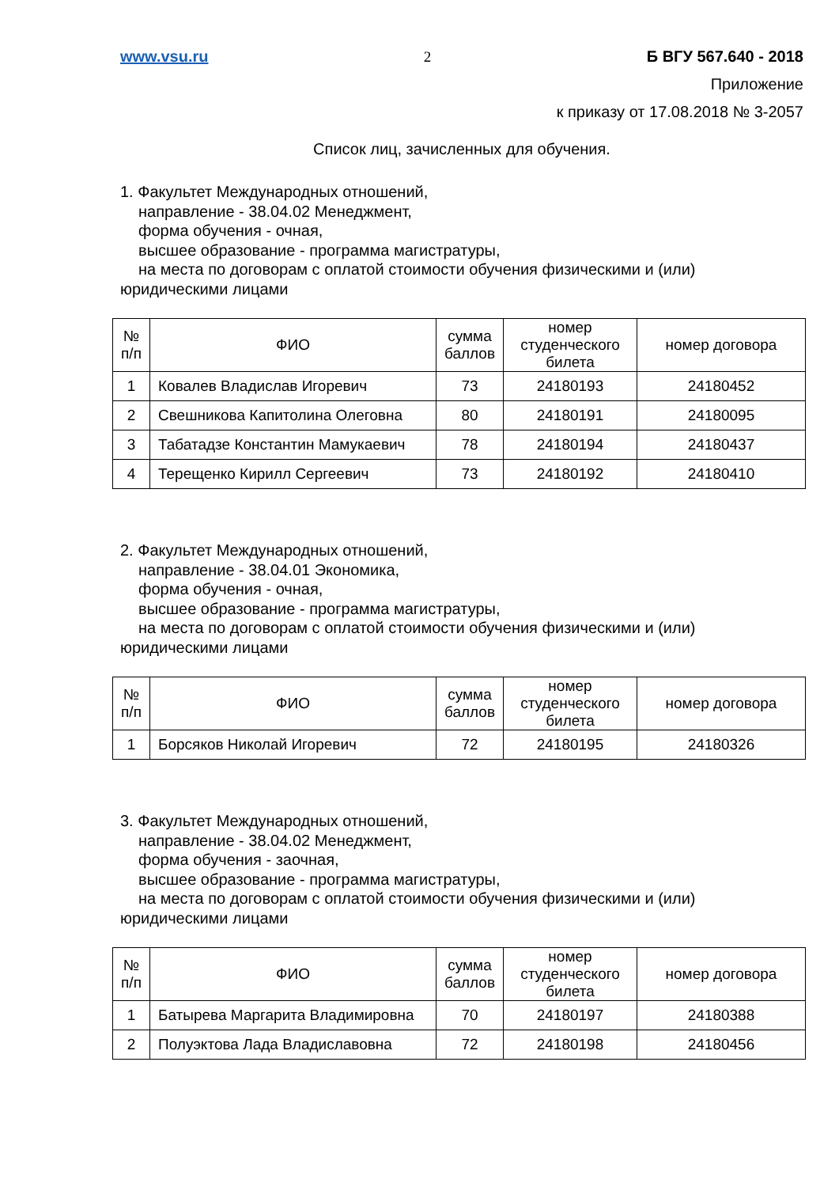www.vsu.ru 2 Б ВГУ 567.640 - 2018
Приложение
к приказу от 17.08.2018 № 3-2057
Список лиц, зачисленных для обучения.
1. Факультет Международных отношений,
направление - 38.04.02 Менеджмент,
форма обучения - очная,
высшее образование - программа магистратуры,
на места по договорам с оплатой стоимости обучения физическими и (или)
юридическими лицами
| № п/п | ФИО | сумма баллов | номер студенческого билета | номер договора |
| --- | --- | --- | --- | --- |
| 1 | Ковалев Владислав Игоревич | 73 | 24180193 | 24180452 |
| 2 | Свешникова Капитолина Олеговна | 80 | 24180191 | 24180095 |
| 3 | Табатадзе Константин Мамукаевич | 78 | 24180194 | 24180437 |
| 4 | Терещенко Кирилл Сергеевич | 73 | 24180192 | 24180410 |
2. Факультет Международных отношений,
направление - 38.04.01 Экономика,
форма обучения - очная,
высшее образование - программа магистратуры,
на места по договорам с оплатой стоимости обучения физическими и (или)
юридическими лицами
| № п/п | ФИО | сумма баллов | номер студенческого билета | номер договора |
| --- | --- | --- | --- | --- |
| 1 | Борсяков Николай Игоревич | 72 | 24180195 | 24180326 |
3. Факультет Международных отношений,
направление - 38.04.02 Менеджмент,
форма обучения - заочная,
высшее образование - программа магистратуры,
на места по договорам с оплатой стоимости обучения физическими и (или)
юридическими лицами
| № п/п | ФИО | сумма баллов | номер студенческого билета | номер договора |
| --- | --- | --- | --- | --- |
| 1 | Батырева Маргарита Владимировна | 70 | 24180197 | 24180388 |
| 2 | Полуэктова Лада Владиславовна | 72 | 24180198 | 24180456 |